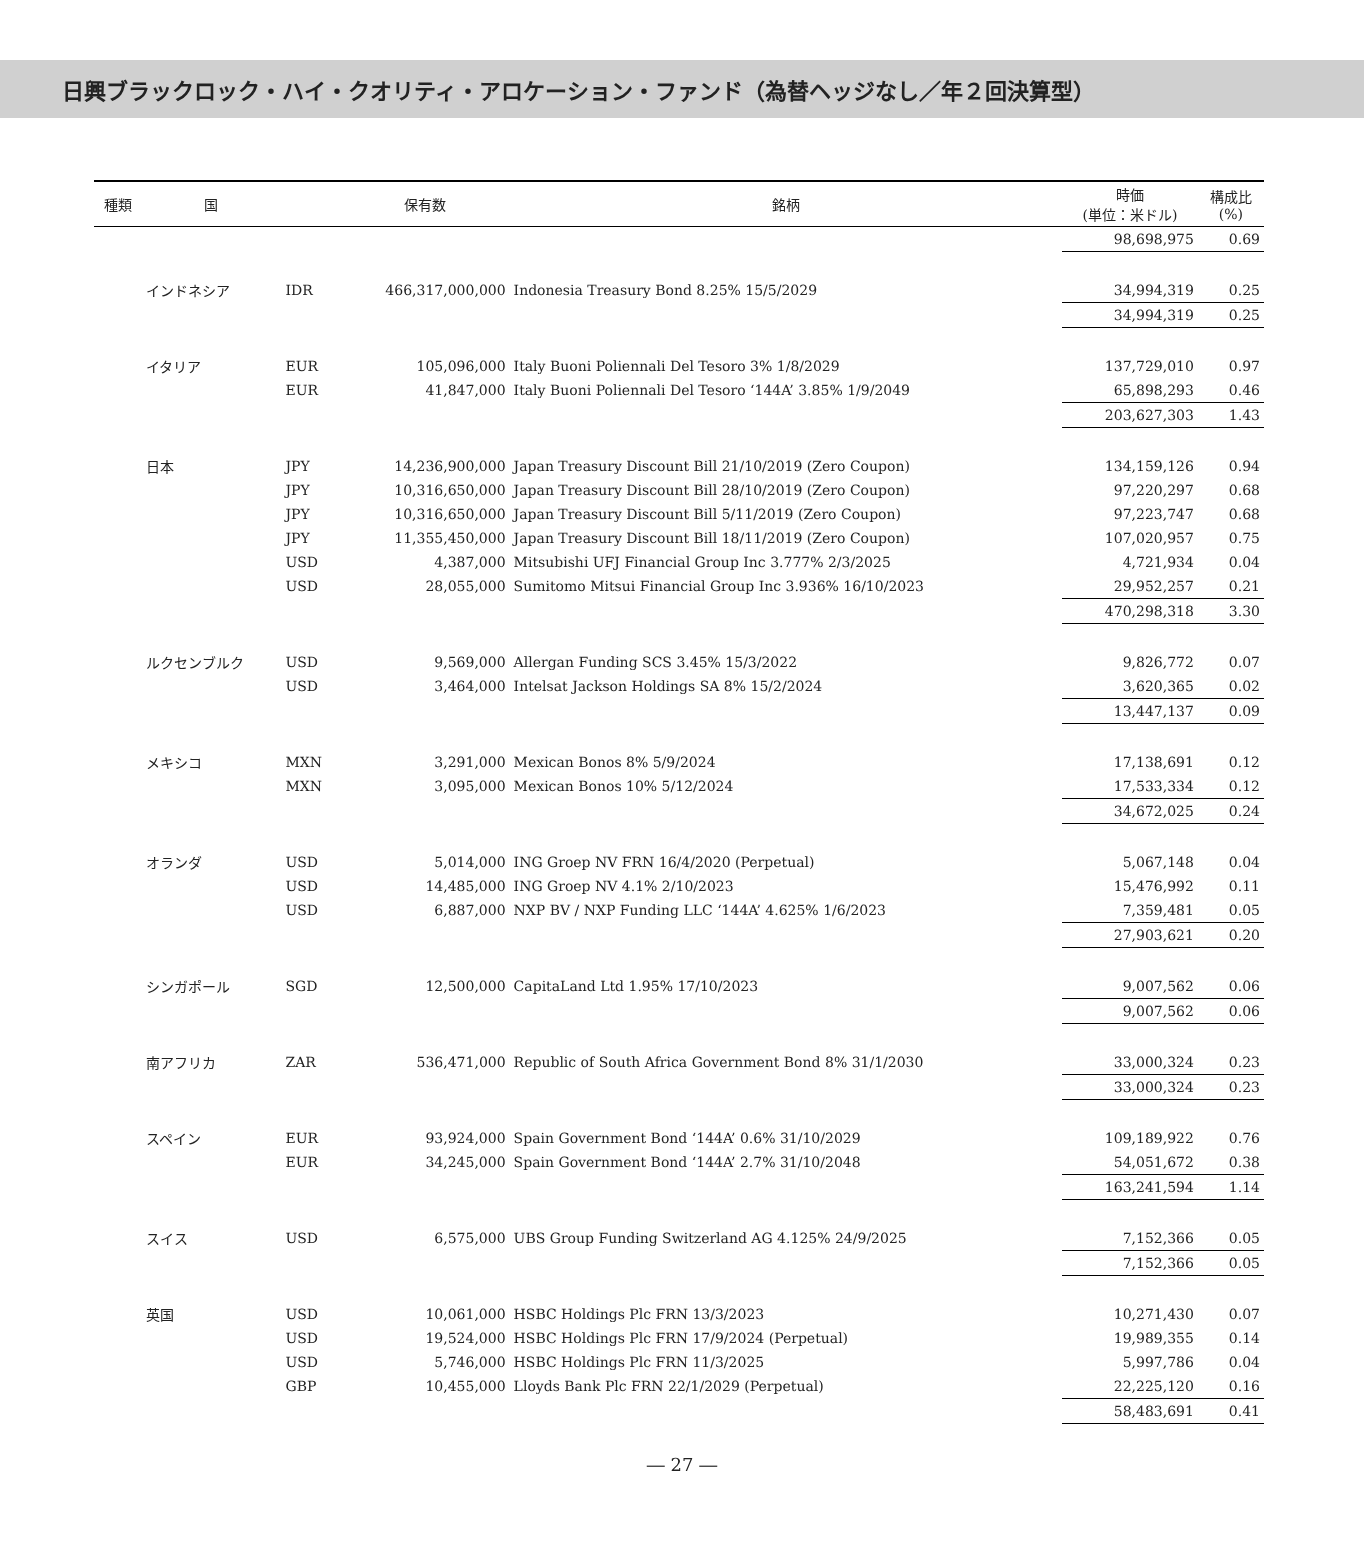日興ブラックロック・ハイ・クオリティ・アロケーション・ファンド（為替ヘッジなし／年２回決算型）
| 種類 | 国 | | 保有数 | 銘柄 | 時価 (単位：米ドル) | 構成比 (%) |
| --- | --- | --- | --- | --- | --- | --- |
| | | | | | 98,698,975 | 0.69 |
| | インドネシア | IDR | 466,317,000,000 | Indonesia Treasury Bond 8.25% 15/5/2029 | 34,994,319 | 0.25 |
| | | | | | 34,994,319 | 0.25 |
| | イタリア | EUR | 105,096,000 | Italy Buoni Poliennali Del Tesoro 3% 1/8/2029 | 137,729,010 | 0.97 |
| | | EUR | 41,847,000 | Italy Buoni Poliennali Del Tesoro ‘144A’ 3.85% 1/9/2049 | 65,898,293 | 0.46 |
| | | | | | 203,627,303 | 1.43 |
| | 日本 | JPY | 14,236,900,000 | Japan Treasury Discount Bill 21/10/2019 (Zero Coupon) | 134,159,126 | 0.94 |
| | | JPY | 10,316,650,000 | Japan Treasury Discount Bill 28/10/2019 (Zero Coupon) | 97,220,297 | 0.68 |
| | | JPY | 10,316,650,000 | Japan Treasury Discount Bill 5/11/2019 (Zero Coupon) | 97,223,747 | 0.68 |
| | | JPY | 11,355,450,000 | Japan Treasury Discount Bill 18/11/2019 (Zero Coupon) | 107,020,957 | 0.75 |
| | | USD | 4,387,000 | Mitsubishi UFJ Financial Group Inc 3.777% 2/3/2025 | 4,721,934 | 0.04 |
| | | USD | 28,055,000 | Sumitomo Mitsui Financial Group Inc 3.936% 16/10/2023 | 29,952,257 | 0.21 |
| | | | | | 470,298,318 | 3.30 |
| | ルクセンブルク | USD | 9,569,000 | Allergan Funding SCS 3.45% 15/3/2022 | 9,826,772 | 0.07 |
| | | USD | 3,464,000 | Intelsat Jackson Holdings SA 8% 15/2/2024 | 3,620,365 | 0.02 |
| | | | | | 13,447,137 | 0.09 |
| | メキシコ | MXN | 3,291,000 | Mexican Bonos 8% 5/9/2024 | 17,138,691 | 0.12 |
| | | MXN | 3,095,000 | Mexican Bonos 10% 5/12/2024 | 17,533,334 | 0.12 |
| | | | | | 34,672,025 | 0.24 |
| | オランダ | USD | 5,014,000 | ING Groep NV FRN 16/4/2020 (Perpetual) | 5,067,148 | 0.04 |
| | | USD | 14,485,000 | ING Groep NV 4.1% 2/10/2023 | 15,476,992 | 0.11 |
| | | USD | 6,887,000 | NXP BV / NXP Funding LLC ‘144A’ 4.625% 1/6/2023 | 7,359,481 | 0.05 |
| | | | | | 27,903,621 | 0.20 |
| | シンガポール | SGD | 12,500,000 | CapitaLand Ltd 1.95% 17/10/2023 | 9,007,562 | 0.06 |
| | | | | | 9,007,562 | 0.06 |
| | 南アフリカ | ZAR | 536,471,000 | Republic of South Africa Government Bond 8% 31/1/2030 | 33,000,324 | 0.23 |
| | | | | | 33,000,324 | 0.23 |
| | スペイン | EUR | 93,924,000 | Spain Government Bond ‘144A’ 0.6% 31/10/2029 | 109,189,922 | 0.76 |
| | | EUR | 34,245,000 | Spain Government Bond ‘144A’ 2.7% 31/10/2048 | 54,051,672 | 0.38 |
| | | | | | 163,241,594 | 1.14 |
| | スイス | USD | 6,575,000 | UBS Group Funding Switzerland AG 4.125% 24/9/2025 | 7,152,366 | 0.05 |
| | | | | | 7,152,366 | 0.05 |
| | 英国 | USD | 10,061,000 | HSBC Holdings Plc FRN 13/3/2023 | 10,271,430 | 0.07 |
| | | USD | 19,524,000 | HSBC Holdings Plc FRN 17/9/2024 (Perpetual) | 19,989,355 | 0.14 |
| | | USD | 5,746,000 | HSBC Holdings Plc FRN 11/3/2025 | 5,997,786 | 0.04 |
| | | GBP | 10,455,000 | Lloyds Bank Plc FRN 22/1/2029 (Perpetual) | 22,225,120 | 0.16 |
| | | | | | 58,483,691 | 0.41 |
― 27 ―